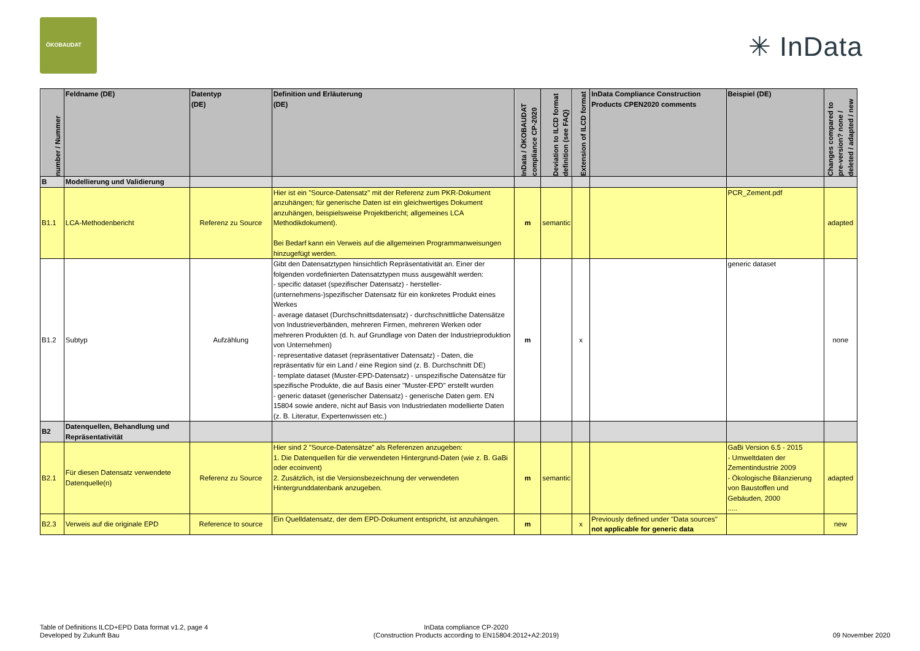ÖKOBAUDAT ✳ InData
| number / Nummer | Feldname (DE) | Datentyp (DE) | Definition und Erläuterung (DE) | InData / ÖKOBAUDAT compliance CP-2020 | Deviation to ILCD format definition (see FAQ) | Extension of ILCD format | InData Compliance Construction Products CPEN2020 comments | Beispiel (DE) | Changes compared to pre-version? none / deleted / adapted / new |
| --- | --- | --- | --- | --- | --- | --- | --- | --- | --- |
| B | Modellierung und Validierung | | | | | | | | |
| B1.1 | LCA-Methodenbericht | Referenz zu Source | Hier ist ein "Source-Datensatz" mit der Referenz zum PKR-Dokument anzuhängen; für generische Daten ist ein gleichwertiges Dokument anzuhängen, beispielsweise Projektbericht; allgemeines LCA Methodikdokument). Bei Bedarf kann ein Verweis auf die allgemeinen Programmanweisungen hinzugefügt werden. | m | semantic | | | PCR_Zement.pdf | adapted |
| B1.2 | Subtyp | Aufzählung | Gibt den Datensatztypen hinsichtlich Repräsentativität an. Einer der folgenden vordefinierten Datensatztypen muss ausgewählt werden: - specific dataset (spezifischer Datensatz) - hersteller-(unternehmens-)spezifischer Datensatz für ein konkretes Produkt eines Werkes - average dataset (Durchschnittsdatensatz) - durchschnittliche Datensätze von Industrieverbänden, mehreren Firmen, mehreren Werken oder mehreren Produkten (d. h. auf Grundlage von Daten der Industrieproduktion von Unternehmen) - representative dataset (repräsentativer Datensatz) - Daten, die repräsentativ für ein Land / eine Region sind (z. B. Durchschnitt DE) - template dataset (Muster-EPD-Datensatz) - unspezifische Datensätze für spezifische Produkte, die auf Basis einer "Muster-EPD" erstellt wurden - generic dataset (generischer Datensatz) - generische Daten gem. EN 15804 sowie andere, nicht auf Basis von Industriedaten modellierte Daten (z. B. Literatur, Expertenwissen etc.) | m | | x | | generic dataset | none |
| B2 | Datenquellen, Behandlung und Repräsentativität | | | | | | | | |
| B2.1 | Für diesen Datensatz verwendete Datenquelle(n) | Referenz zu Source | Hier sind 2 "Source-Datensätze" als Referenzen anzugeben: 1. Die Datenquellen für die verwendeten Hintergrund-Daten (wie z. B. GaBi oder ecoinvent) 2. Zusätzlich, ist die Versionsbezeichnung der verwendeten Hintergrunddatenbank anzugeben. | m | semantic | | | GaBi Version 6.5 - 2015 - Umweltdaten der Zementindustrie 2009 - Ökologische Bilanzierung von Baustoffen und Gebäuden, 2000 ..... | adapted |
| B2.3 | Verweis auf die originale EPD | Reference to source | Ein Quelldatensatz, der dem EPD-Dokument entspricht, ist anzuhängen. | m | | x | Previously defined under "Data sources" not applicable for generic data | | new |
Table of Definitions ILCD+EPD Data format v1.2, page 4
Developed by Zukunft Bau
InData compliance CP-2020
(Construction Products according to EN15804:2012+A2:2019)
09 November 2020